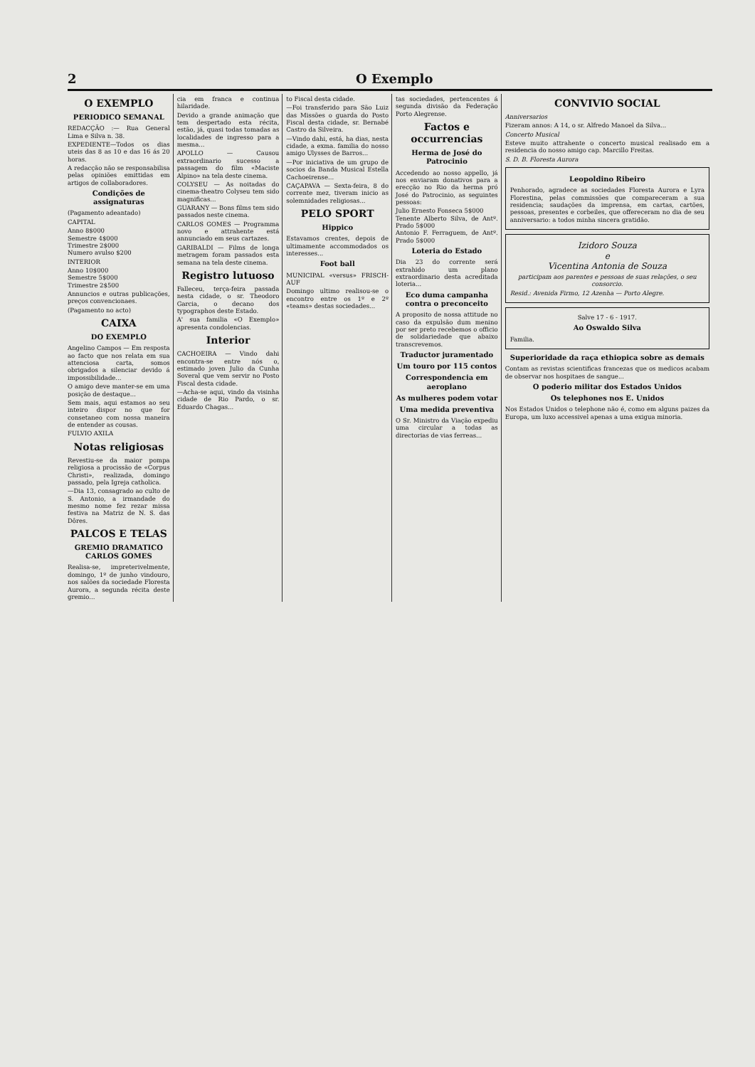2 O Exemplo
O EXEMPLO
PERIODICO SEMANAL
REDACÇÃO :— Rua General Lima e Silva n. 38.
EXPEDIENTE—Todos os dias uteis das 8 as 10 e das 16 ás 20 horas.
A redacção não se responsabilisa pelas opiniões emittidas em artigos de collaboradores.
Condições de assignaturas
(Pagamento adeantado)
CAPITAL
Anno 8$000
Semestre 4$000
Trimestre 2$000
Numero avulso $200
INTERIOR
Anno 10$000
Semestre 5$000
Trimestre 2$500
Annuncios e outras publicações, preços convencionaes.
(Pagamento no acto)
CAIXA
DO EXEMPLO
Angelino Campos — Em resposta ao facto que nos relata em sua attenciosa carta, somos obrigados a silenciar devido á impossibilidade...
O amigo deve manter-se em uma posição de destaque...
Sem mais, aqui estamos ao seu inteiro dispor no que for consetaneo com nossa maneira de entender as cousas.
FULVIO AXILA
Notas religiosas
Revestiu-se da maior pompa religiosa a procissão de «Corpus Christi», realizada, domingo passado, pela Igreja catholica.
—Dia 13, consagrado ao culto de S. Antonio, a irmandade do mesmo nome fez rezar missa festiva na Matriz de N. S. das Dôres.
PALCOS E TELAS
GREMIO DRAMATICO CARLOS GOMES
Realisa-se, impreterivelmente, domingo, 1º de junho vindouro, nos salões da sociedade Floresta Aurora, a segunda récita deste gremio...
cia em franca e continua hilaridade.
Devido a grande animação que tem despertado esta récita, estão, já, quasi todas tomadas as localidades de ingresso para a mesma...
APOLLO — Causou extraordinario sucesso a passagem do film «Maciste Alpino» na tela deste cinema.
COLYSEU — As noitadas do cinema-theatro Colyseu tem sido magnificas...
GUARANY — Bons films tem sido passados neste cinema.
CARLOS GOMES — Programma novo e attrahente está annunciado em seus cartazes.
GARIBALDI — Films de longa metragem foram passados esta semana na tela deste cinema.
Registro lutuoso
Falleceu, terça-feira passada nesta cidade, o sr. Theodoro Garcia, o decano dos typographos deste Estado.
A' sua familia «O Exemplo» apresenta condolencias.
Interior
CACHOEIRA — Vindo dahi encontra-se entre nós o, estimado joven Julio da Cunha Soveral que vem servir no Posto Fiscal desta cidade.
—Acha-se aqui, vindo da visinha cidade de Rio Pardo, o sr. Eduardo Chagas...
to Fiscal desta cidade.
—Foi transferido para São Luiz das Missões o guarda do Posto Fiscal desta cidade, sr. Bernabé Castro da Silveira.
—Vindo dahi, está, ha dias, nesta cidade, a exma. familia do nosso amigo Ulysses de Barros...
—Por iniciativa de um grupo de socios da Banda Musical Estella Cachoeirense...
CAÇAPAVA — Sexta-feira, 8 do corrente mez, tiveram inicio as solemnidades religiosas...
PELO SPORT
Hippico
Estavamos crentes, depois de ultimamente accommodados os interesses...
Foot ball
MUNICIPAL «versus» FRISCH-AUF
Domingo ultimo realisou-se o encontro entre os 1º e 2º «teams» destas sociedades...
tas sociedades, pertencentes á segunda divisão da Federação Porto Alegrense.
Factos e occurrencias
Herma de José do Patrocinio
Accedendo ao nosso appello, já nos enviaram donativos para a erecção no Rio da herma pró José do Patrocinio, as seguintes pessoas:
Julio Ernesto Fonseca 5$000
Tenente Alberto Silva, de Antº. Prado 5$000
Antonio F. Ferraguem, de Antº. Prado 5$000
Loteria do Estado
Dia 23 do corrente será extrahido um plano extraordinario desta acreditada loteria...
Eco duma campanha contra o preconceito
A proposito de nossa attitude no caso da expulsão dum menino por ser preto recebemos o officio de solidariedade que abaixo transcrevemos.
Traductor juramentado
Um touro por 115 contos
Correspondencia em aeroplano
As mulheres podem votar
Uma medida preventiva
O Sr. Ministro da Viação expediu uma circular a todas as directorias de vias ferreas...
CONVIVIO SOCIAL
Anniversarios
Fizeram annos: A 14, o sr. Alfredo Manoel da Silva...
Concerto Musical
Esteve muito attrahente o concerto musical realisado em a residencia do nosso amigo cap. Marcillo Freitas.
S. D. B. Floresta Aurora
Leopoldino Ribeiro
Penhorado, agradece as sociedades Floresta Aurora e Lyra Florestina, pelas commissões que compareceram a sua residencia; saudações da imprensa, em cartas, cartões, pessoas, presentes e corbeiles, que offereceram no dia de seu anniversario: a todos minha sincera gratidão.
Izidoro Souza
e
Vicentina Antonia de Souza
participam aos parentes e pessoas de suas relações, o seu consorcio.
Resid.: Avenida Firmo, 12 Azenha — Porto Alegre.
Salve 17 - 6 - 1917.
Ao Oswaldo Silva
Familia.
Superioridade da raça ethiopica sobre as demais
Contam as revistas scientificas francezas que os medicos acabam de observar nos hospitaes de sangue...
O poderio militar dos Estados Unidos
Os telephones nos E. Unidos
Nos Estados Unidos o telephone não é, como em alguns paizes da Europa, um luxo accessivel apenas a uma exigua minoria.